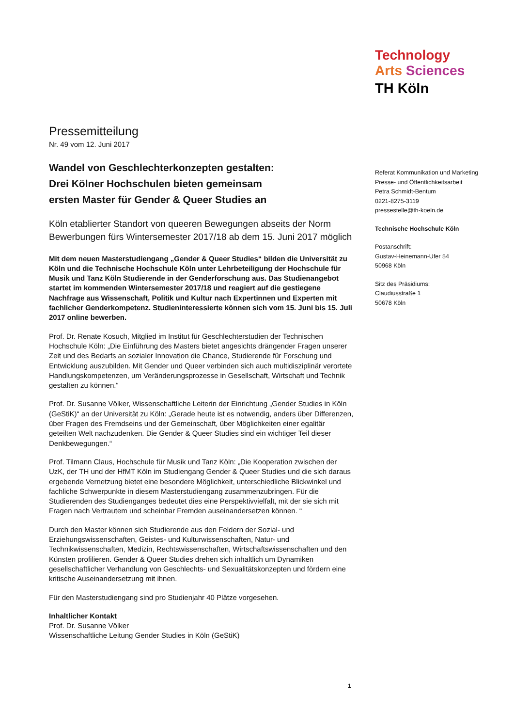Technology
Arts Sciences
TH Köln
Pressemitteilung
Nr. 49 vom 12. Juni 2017
Wandel von Geschlechterkonzepten gestalten:
Drei Kölner Hochschulen bieten gemeinsam
ersten Master für Gender & Queer Studies an
Köln etablierter Standort von queeren Bewegungen abseits der Norm
Bewerbungen fürs Wintersemester 2017/18 ab dem 15. Juni 2017 möglich
Mit dem neuen Masterstudiengang „Gender & Queer Studies“ bilden die Universität zu Köln und die Technische Hochschule Köln unter Lehrbeteiligung der Hochschule für Musik und Tanz Köln Studierende in der Genderforschung aus. Das Studienangebot startet im kommenden Wintersemester 2017/18 und reagiert auf die gestiegene Nachfrage aus Wissenschaft, Politik und Kultur nach Expertinnen und Experten mit fachlicher Genderkompetenz. Studieninteressierte können sich vom 15. Juni bis 15. Juli 2017 online bewerben.
Prof. Dr. Renate Kosuch, Mitglied im Institut für Geschlechterstudien der Technischen Hochschule Köln: „Die Einführung des Masters bietet angesichts drängender Fragen unserer Zeit und des Bedarfs an sozialer Innovation die Chance, Studierende für Forschung und Entwicklung auszubilden. Mit Gender und Queer verbinden sich auch multidisziplinär verortete Handlungskompetenzen, um Veränderungsprozesse in Gesellschaft, Wirtschaft und Technik gestalten zu können.“
Prof. Dr. Susanne Völker, Wissenschaftliche Leiterin der Einrichtung „Gender Studies in Köln (GeStiK)“ an der Universität zu Köln: „Gerade heute ist es notwendig, anders über Differenzen, über Fragen des Fremdseins und der Gemeinschaft, über Möglichkeiten einer egalitär geteilten Welt nachzudenken. Die Gender & Queer Studies sind ein wichtiger Teil dieser Denkbewegungen.“
Prof. Tilmann Claus, Hochschule für Musik und Tanz Köln: „Die Kooperation zwischen der UzK, der TH und der HfMT Köln im Studiengang Gender & Queer Studies und die sich daraus ergebende Vernetzung bietet eine besondere Möglichkeit, unterschiedliche Blickwinkel und fachliche Schwerpunkte in diesem Masterstudiengang zusammenzubringen. Für die Studierenden des Studienganges bedeutet dies eine Perspektivvielfalt, mit der sie sich mit Fragen nach Vertrautem und scheinbar Fremden auseinandersetzen können. “
Durch den Master können sich Studierende aus den Feldern der Sozial- und Erziehungswissenschaften, Geistes- und Kulturwissenschaften, Natur- und Technikwissenschaften, Medizin, Rechtswissenschaften, Wirtschaftswissenschaften und den Künsten profilieren. Gender & Queer Studies drehen sich inhaltlich um Dynamiken gesellschaftlicher Verhandlung von Geschlechts- und Sexualitätskonzepten und fördern eine kritische Auseinandersetzung mit ihnen.
Für den Masterstudiengang sind pro Studienjahr 40 Plätze vorgesehen.
Inhaltlicher Kontakt
Prof. Dr. Susanne Völker
Wissenschaftliche Leitung Gender Studies in Köln (GeStiK)
Referat Kommunikation und Marketing
Presse- und Öffentlichkeitsarbeit
Petra Schmidt-Bentum
0221-8275-3119
pressestelle@th-koeln.de
Technische Hochschule Köln
Postanschrift:
Gustav-Heinemann-Ufer 54
50968 Köln
Sitz des Präsidiums:
Claudiusstraße 1
50678 Köln
1